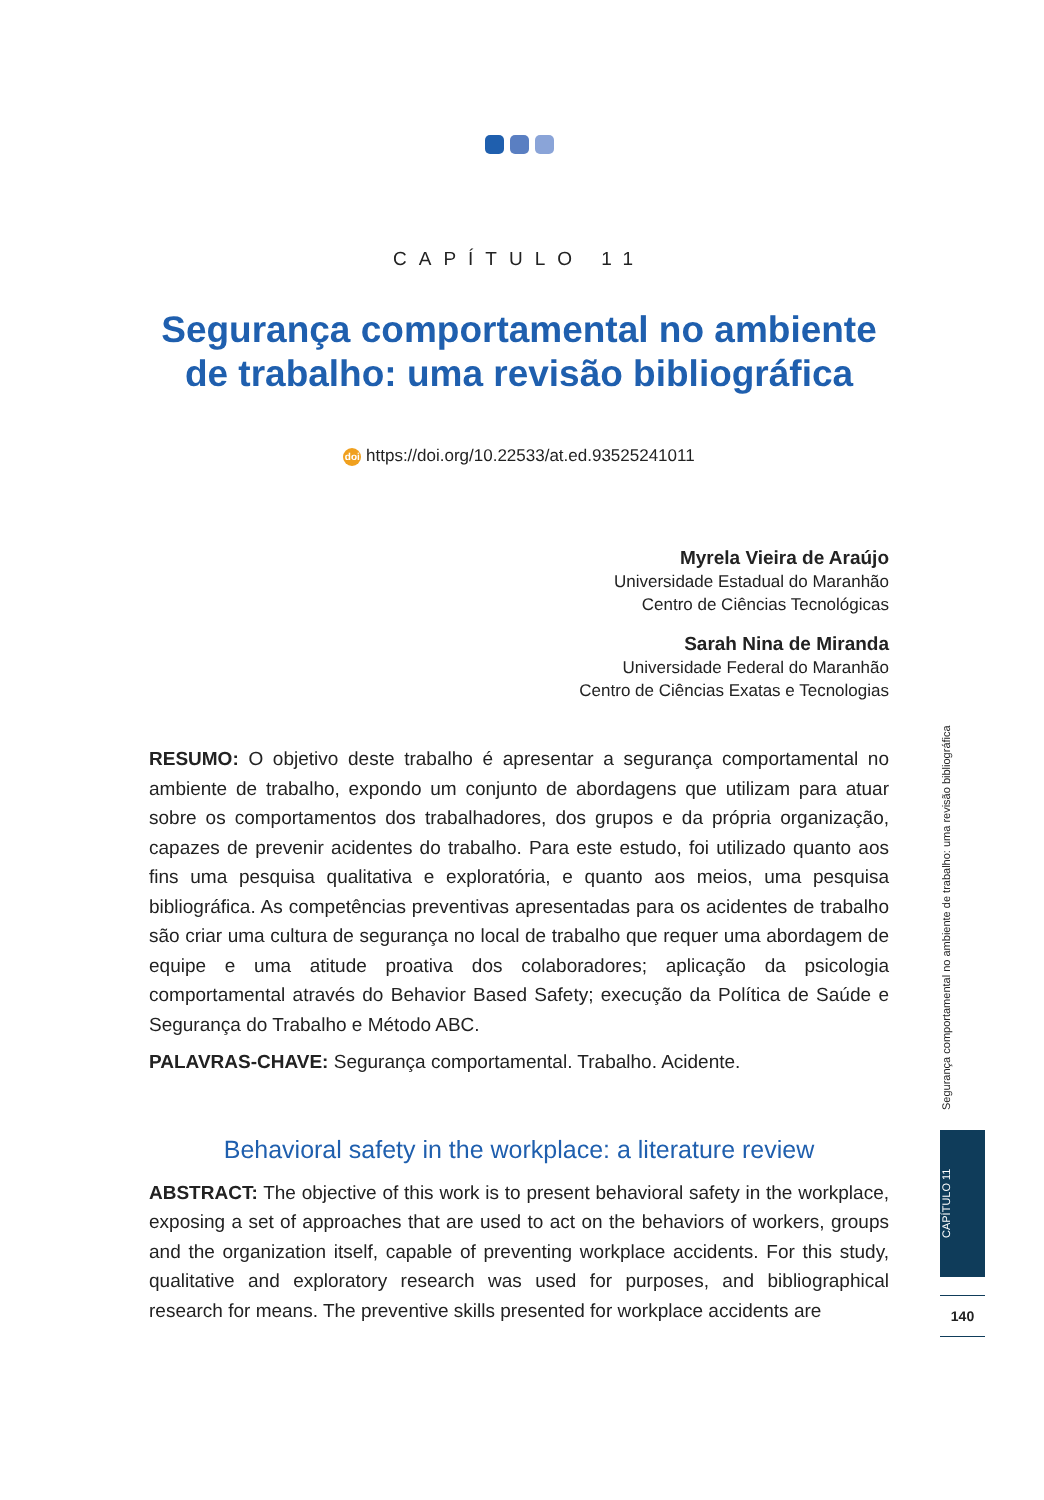CAPÍTULO 11
Segurança comportamental no ambiente de trabalho: uma revisão bibliográfica
doi https://doi.org/10.22533/at.ed.93525241011
Myrela Vieira de Araújo
Universidade Estadual do Maranhão
Centro de Ciências Tecnológicas
Sarah Nina de Miranda
Universidade Federal do Maranhão
Centro de Ciências Exatas e Tecnologias
RESUMO: O objetivo deste trabalho é apresentar a segurança comportamental no ambiente de trabalho, expondo um conjunto de abordagens que utilizam para atuar sobre os comportamentos dos trabalhadores, dos grupos e da própria organização, capazes de prevenir acidentes do trabalho. Para este estudo, foi utilizado quanto aos fins uma pesquisa qualitativa e exploratória, e quanto aos meios, uma pesquisa bibliográfica. As competências preventivas apresentadas para os acidentes de trabalho são criar uma cultura de segurança no local de trabalho que requer uma abordagem de equipe e uma atitude proativa dos colaboradores; aplicação da psicologia comportamental através do Behavior Based Safety; execução da Política de Saúde e Segurança do Trabalho e Método ABC.
PALAVRAS-CHAVE: Segurança comportamental. Trabalho. Acidente.
Behavioral safety in the workplace: a literature review
ABSTRACT: The objective of this work is to present behavioral safety in the workplace, exposing a set of approaches that are used to act on the behaviors of workers, groups and the organization itself, capable of preventing workplace accidents. For this study, qualitative and exploratory research was used for purposes, and bibliographical research for means. The preventive skills presented for workplace accidents are
Segurança comportamental no ambiente de trabalho: uma revisão bibliográfica
CAPÍTULO 11
140